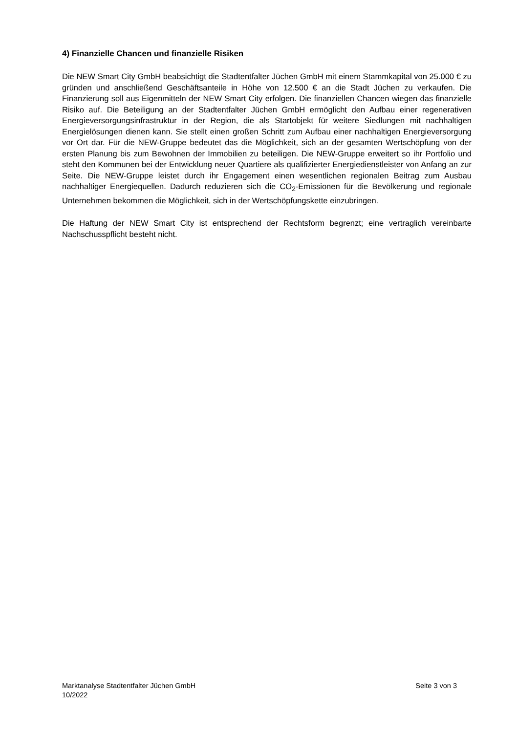4) Finanzielle Chancen und finanzielle Risiken
Die NEW Smart City GmbH beabsichtigt die Stadtentfalter Jüchen GmbH mit einem Stammkapital von 25.000 € zu gründen und anschließend Geschäftsanteile in Höhe von 12.500 € an die Stadt Jüchen zu verkaufen. Die Finanzierung soll aus Eigenmitteln der NEW Smart City erfolgen. Die finanziellen Chancen wiegen das finanzielle Risiko auf. Die Beteiligung an der Stadtentfalter Jüchen GmbH ermöglicht den Aufbau einer regenerativen Energieversorgungsinfrastruktur in der Region, die als Startobjekt für weitere Siedlungen mit nachhaltigen Energielösungen dienen kann. Sie stellt einen großen Schritt zum Aufbau einer nachhaltigen Energieversorgung vor Ort dar. Für die NEW-Gruppe bedeutet das die Möglichkeit, sich an der gesamten Wertschöpfung von der ersten Planung bis zum Bewohnen der Immobilien zu beteiligen. Die NEW-Gruppe erweitert so ihr Portfolio und steht den Kommunen bei der Entwicklung neuer Quartiere als qualifizierter Energiedienstleister von Anfang an zur Seite. Die NEW-Gruppe leistet durch ihr Engagement einen wesentlichen regionalen Beitrag zum Ausbau nachhaltiger Energiequellen. Dadurch reduzieren sich die CO<sub>2</sub>-Emissionen für die Bevölkerung und regionale Unternehmen bekommen die Möglichkeit, sich in der Wertschöpfungskette einzubringen.
Die Haftung der NEW Smart City ist entsprechend der Rechtsform begrenzt; eine vertraglich vereinbarte Nachschusspflicht besteht nicht.
Marktanalyse Stadtentfalter Jüchen GmbH Seite 3 von 3
10/2022